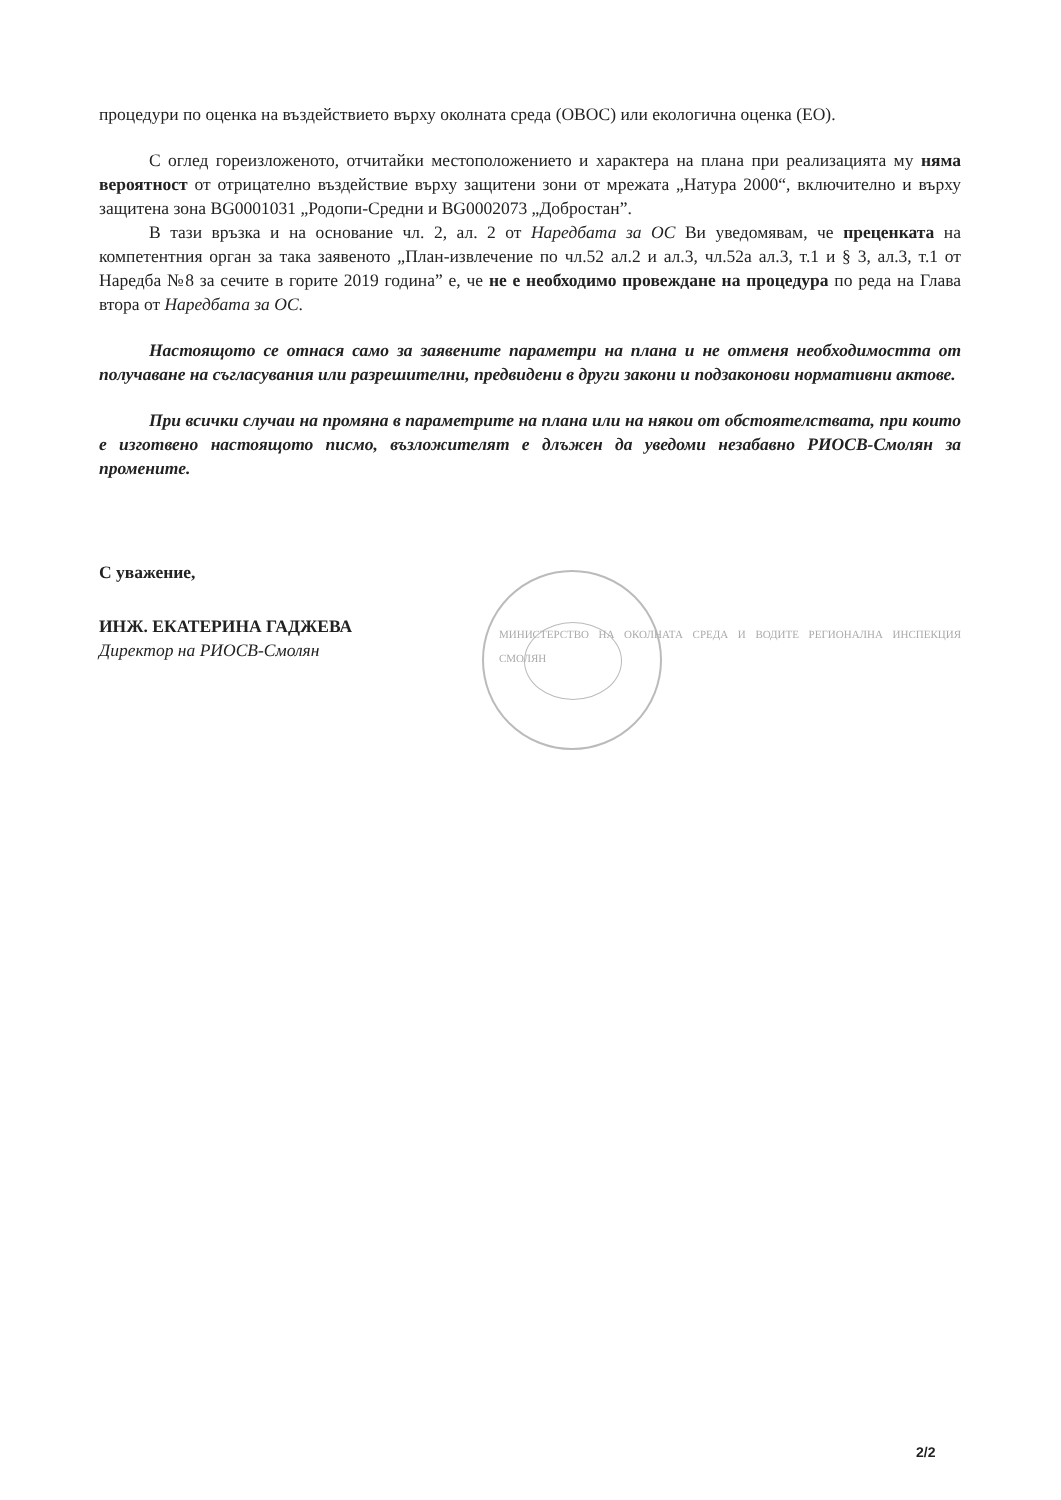процедури по оценка на въздействието върху околната среда (ОВОС) или екологична оценка (ЕО).
С оглед гореизложеното, отчитайки местоположението и характера на плана при реализацията му няма вероятност от отрицателно въздействие върху защитени зони от мрежата „Натура 2000“, включително и върху защитена зона BG0001031 „Родопи-Средни и BG0002073 „Добростан”.
В тази връзка и на основание чл. 2, ал. 2 от Наредбата за ОС Ви уведомявам, че преценката на компетентния орган за така заявеното „План-извлечение по чл.52 ал.2 и ал.3, чл.52а ал.3, т.1 и § 3, ал.3, т.1 от Наредба №8 за сечите в горите 2019 година” е, че не е необходимо провеждане на процедура по реда на Глава втора от Наредбата за ОС.
Настоящото се отнася само за заявените параметри на плана и не отменя необходимостта от получаване на съгласувания или разрешителни, предвидени в други закони и подзаконови нормативни актове.
При всички случаи на промяна в параметрите на плана или на някои от обстоятелствата, при които е изготвено настоящото писмо, възложителят е длъжен да уведоми незабавно РИОСВ-Смолян за промените.
С уважение,
ИНЖ. ЕКАТЕРИНА ГАДЖЕВА
Директор на РИОСВ-Смолян
МИНИСТЕРСТВО НА ОКОЛНАТА СРЕДА И ВОДИТЕ РЕГИОНАЛНА ИНСПЕКЦИЯ СМОЛЯН
2/2